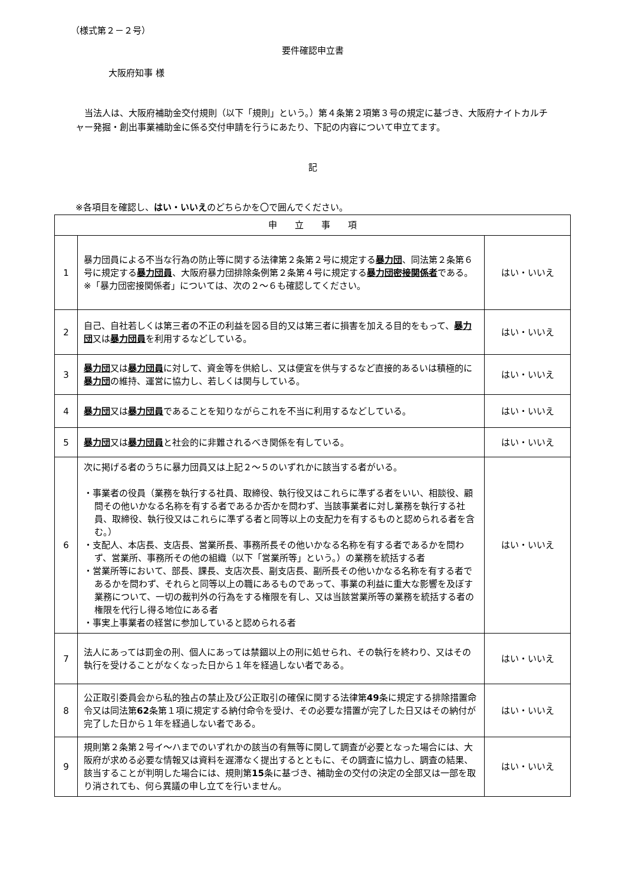（様式第２－２号）
要件確認申立書
大阪府知事 様
当法人は、大阪府補助金交付規則（以下「規則」という。）第４条第２項第３号の規定に基づき、大阪府ナイトカルチャー発掘・創出事業補助金に係る交付申請を行うにあたり、下記の内容について申立てます。
記
※各項目を確認し、はい・いいえのどちらかを〇で囲んでください。
| 申 立 事 項 | | |
| --- | --- | --- |
| 1 | 暴力団員による不当な行為の防止等に関する法律第２条第２号に規定する 暴力団 、同法第２条第６号に規定する 暴力団員 、大阪府暴力団排除条例第２条第４号に規定する 暴力団密接関係者 である。 ※「暴力団密接関係者」については、次の２～６も確認してください。 | はい・いいえ |
| 2 | 自己、自社若しくは第三者の不正の利益を図る目的又は第三者に損害を加える目的をもって、 暴力団 又は 暴力団員 を利用するなどしている。 | はい・いいえ |
| 3 | 暴力団 又は 暴力団員 に対して、資金等を供給し、又は便宜を供与するなど直接的あるいは積極的に 暴力団 の維持、運営に協力し、若しくは関与している。 | はい・いいえ |
| 4 | 暴力団 又は 暴力団員 であることを知りながらこれを不当に利用するなどしている。 | はい・いいえ |
| 5 | 暴力団 又は 暴力団員 と社会的に非難されるべき関係を有している。 | はい・いいえ |
| 6 | 次に掲げる者のうちに暴力団員又は上記２～５のいずれかに該当する者がいる。 ・事業者の役員（業務を執行する社員、取締役、執行役又はこれらに準ずる者をいい、相談役、顧問その他いかなる名称を有する者であるか否かを問わず、当該事業者に対し業務を執行する社員、取締役、執行役又はこれらに準ずる者と同等以上の支配力を有するものと認められる者を含む。） ・支配人、本店長、支店長、営業所長、事務所長その他いかなる名称を有する者であるかを問わず、営業所、事務所その他の組織（以下「営業所等」という。）の業務を統括する者 ・営業所等において、部長、課長、支店次長、副支店長、副所長その他いかなる名称を有する者であるかを問わず、それらと同等以上の職にあるものであって、事業の利益に重大な影響を及ぼす業務について、一切の裁判外の行為をする権限を有し、又は当該営業所等の業務を統括する者の権限を代行し得る地位にある者 ・事実上事業者の経営に参加していると認められる者 | はい・いいえ |
| 7 | 法人にあっては罰金の刑、個人にあっては禁錮以上の刑に処せられ、その執行を終わり、又はその執行を受けることがなくなった日から１年を経過しない者である。 | はい・いいえ |
| 8 | 公正取引委員会から私的独占の禁止及び公正取引の確保に関する法律第 49 条に規定する排除措置命令又は同法第 62 条第１項に規定する納付命令を受け、その必要な措置が完了した日又はその納付が完了した日から１年を経過しない者である。 | はい・いいえ |
| 9 | 規則第２条第２号イ～ハまでのいずれかの該当の有無等に関して調査が必要となった場合には、大阪府が求める必要な情報又は資料を遅滞なく提出するとともに、その調査に協力し、調査の結果、該当することが判明した場合には、規則第 15 条に基づき、補助金の交付の決定の全部又は一部を取り消されても、何ら異議の申し立てを行いません。 | はい・いいえ |